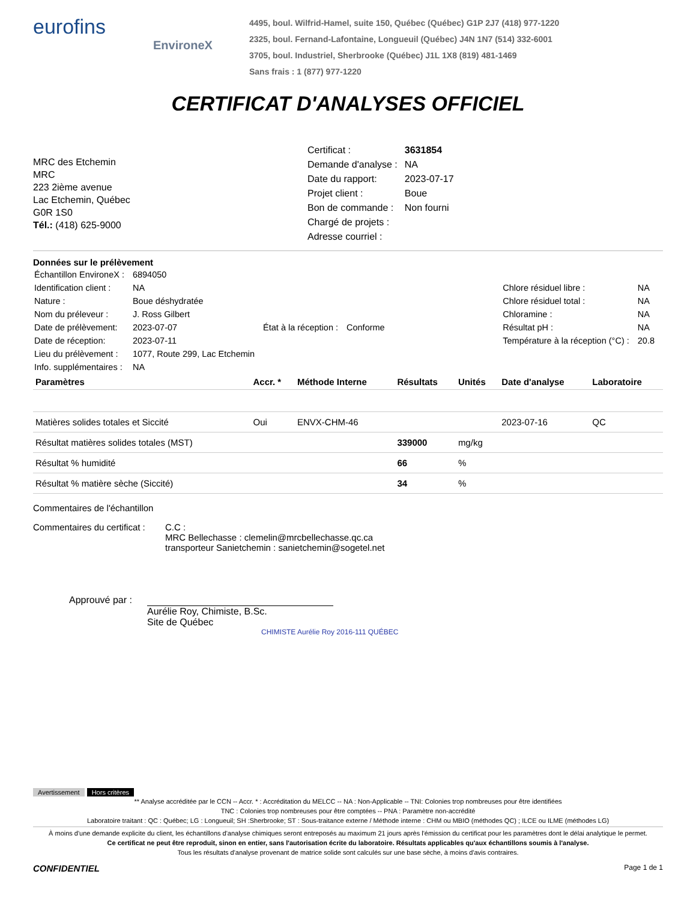eurofins
EnvironeX
4495, boul. Wilfrid-Hamel, suite 150, Québec (Québec) G1P 2J7 (418) 977-1220
2325, boul. Fernand-Lafontaine, Longueuil (Québec) J4N 1N7 (514) 332-6001
3705, boul. Industriel, Sherbrooke (Québec) J1L 1X8 (819) 481-1469
Sans frais : 1 (877) 977-1220
CERTIFICAT D'ANALYSES OFFICIEL
MRC des Etchemin
MRC
223 2ième avenue
Lac Etchemin, Québec
G0R 1S0
Tél.: (418) 625-9000
| Certificat : | 3631854 |
| Demande d'analyse : | NA |
| Date du rapport: | 2023-07-17 |
| Projet client : | Boue |
| Bon de commande : | Non fourni |
| Chargé de projets : | |
| Adresse courriel : | |
Données sur le prélèvement
| Échantillon EnvironeX : | 6894050 | | |
| Identification client : | NA | | |
| Nature : | Boue déshydratée | | |
| Nom du préleveur : | J. Ross Gilbert | | |
| Date de prélèvement: | 2023-07-07 | État à la réception : | Conforme |
| Date de réception: | 2023-07-11 | | |
| Lieu du prélèvement : | 1077, Route 299, Lac Etchemin | | |
| Info. supplémentaires : | NA | | |
| Chlore résiduel libre : | NA |
| Chlore résiduel total : | NA |
| Chloramine : | NA |
| Résultat pH : | NA |
| Température à la réception (°C) : | 20.8 |
| Paramètres | Accr. * | Méthode Interne | Résultats | Unités | Date d'analyse | Laboratoire |
| --- | --- | --- | --- | --- | --- | --- |
| Matières solides totales et Siccité | Oui | ENVX-CHM-46 | | | 2023-07-16 | QC |
| Résultat matières solides totales (MST) | | | 339000 | mg/kg | | |
| Résultat % humidité | | | 66 | % | | |
| Résultat % matière sèche (Siccité) | | | 34 | % | | |
Commentaires de l'échantillon
Commentaires du certificat :
C.C :
MRC Bellechasse : clemelin@mrcbellechasse.qc.ca
transporteur Sanietchemin : sanietchemin@sogetel.net
Approuvé par :
Aurélie Roy, Chimiste, B.Sc.
Site de Québec
CHIMISTE Aurélie Roy 2016-111 QUÉBEC
Avertissement Hors critères
** Analyse accréditée par le CCN -- Accr. * : Accréditation du MELCC -- NA : Non-Applicable -- TNI: Colonies trop nombreuses pour être identifiées
TNC : Colonies trop nombreuses pour être comptées -- PNA : Paramètre non-accrédité
Laboratoire traitant : QC : Québec; LG : Longueuil; SH :Sherbrooke; ST : Sous-traitance externe / Méthode interne : CHM ou MBIO (méthodes QC) ; ILCE ou ILME (méthodes LG)
À moins d'une demande explicite du client, les échantillons d'analyse chimiques seront entreposés au maximum 21 jours après l'émission du certificat pour les paramètres dont le délai analytique le permet.
Ce certificat ne peut être reproduit, sinon en entier, sans l'autorisation écrite du laboratoire. Résultats applicables qu'aux échantillons soumis à l'analyse.
Tous les résultats d'analyse provenant de matrice solide sont calculés sur une base sèche, à moins d'avis contraires.
CONFIDENTIEL Page 1 de 1